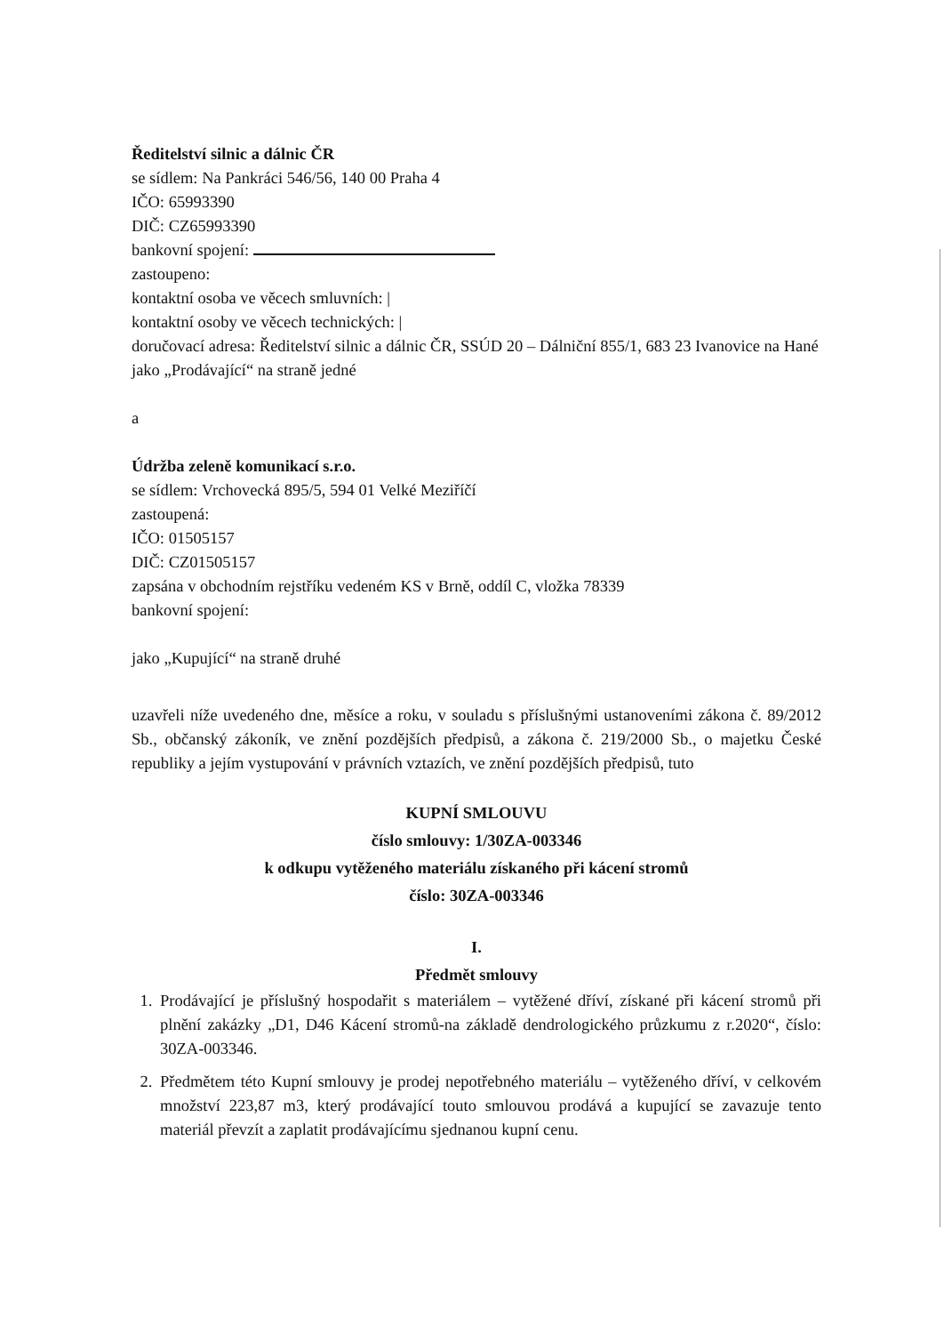Ředitelství silnic a dálnic ČR
se sídlem: Na Pankráci 546/56, 140 00 Praha 4
IČO: 65993390
DIČ: CZ65993390
bankovní spojení:
zastoupeno:
kontaktní osoba ve věcech smluvních: |
kontaktní osoby ve věcech technických: |
doručovací adresa: Ředitelství silnic a dálnic ČR, SSÚD 20 – Dálniční 855/1, 683 23 Ivanovice na Hané
jako „Prodávající“ na straně jedné
a
Údržba zeleně komunikací s.r.o.
se sídlem: Vrchovecká 895/5, 594 01 Velké Meziříčí
zastoupená:
IČO: 01505157
DIČ: CZ01505157
zapsána v obchodním rejstříku vedeném KS v Brně, oddíl C, vložka 78339
bankovní spojení:
jako „Kupující“ na straně druhé
uzavřeli níže uvedeného dne, měsíce a roku, v souladu s příslušnými ustanoveními zákona č. 89/2012 Sb., občanský zákoník, ve znění pozdějších předpisů, a zákona č. 219/2000 Sb., o majetku České republiky a jejím vystupování v právních vztazích, ve znění pozdějších předpisů, tuto
KUPNÍ SMLOUVU
číslo smlouvy: 1/30ZA-003346
k odkupu vytěženého materiálu získaného při kácení stromů
číslo: 30ZA-003346
I.
Předmět smlouvy
1. Prodávající je příslušný hospodařit s materiálem – vytěžené dříví, získané při kácení stromů při plnění zakázky „D1, D46 Kácení stromů-na základě dendrologického průzkumu z r.2020“, číslo: 30ZA-003346.
2. Předmětem této Kupní smlouvy je prodej nepotřebného materiálu – vytěženého dříví, v celkovém množství 223,87 m3, který prodávající touto smlouvou prodává a kupující se zavazuje tento materiál převzít a zaplatit prodávajícímu sjednanou kupní cenu.